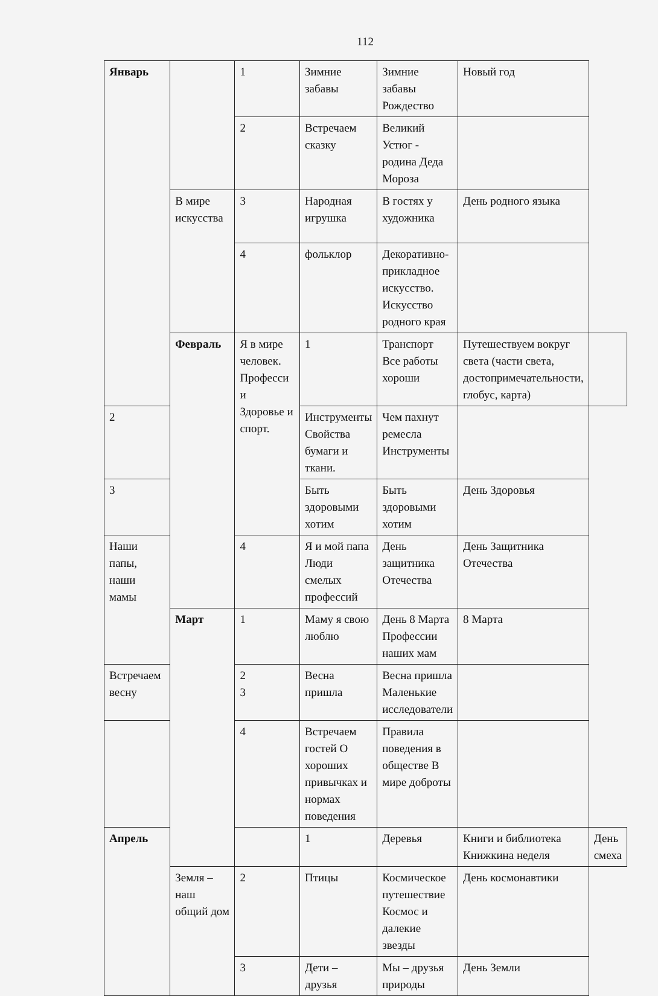112
| Январь | | 1 | Зимние забавы | Зимние забавы Рождество | Новый год | |
| | | 2 | Встречаем сказку | Великий Устюг - родина Деда Мороза | | |
| | В мире искусства | 3 | Народная игрушка | В гостях у художника | День родного языка | |
| | | 4 | фольклор | Декоративно-прикладное искусство. Искусство родного края | | |
| | Февраль | Я в мире человек. Професси и Здоровье и спорт. | 1 | Транспорт Все работы хороши | Путешествуем вокруг света (части света, достопримечательности, глобус, карта) | |
| 2 | | | Инструменты Свойства бумаги и ткани. | Чем пахнут ремесла Инструменты | | |
| 3 | | | Быть здоровыми хотим | Быть здоровыми хотим | День Здоровья | |
| Наши папы, наши мамы | | 4 | Я и мой папа Люди смелых профессий | День защитника Отечества | День Защитника Отечества | |
| | Март | 1 | Маму я свою люблю | День 8 Марта Профессии наших мам | 8 Марта | |
| Встречаем весну | | 2 3 | Весна пришла | Весна пришла Маленькие исследователи | | |
| | | 4 | Встречаем гостей О хороших привычках и нормах поведения | Правила поведения в обществе В мире доброты | | |
| Апрель | | | 1 | Деревья | Книги и библиотека Книжкина неделя | День смеха |
| | Земля – наш общий дом | 2 | Птицы | Космическое путешествие Космос и далекие звезды | День космонавтики | |
| | | 3 | Дети – друзья | Мы – друзья природы | День Земли | |